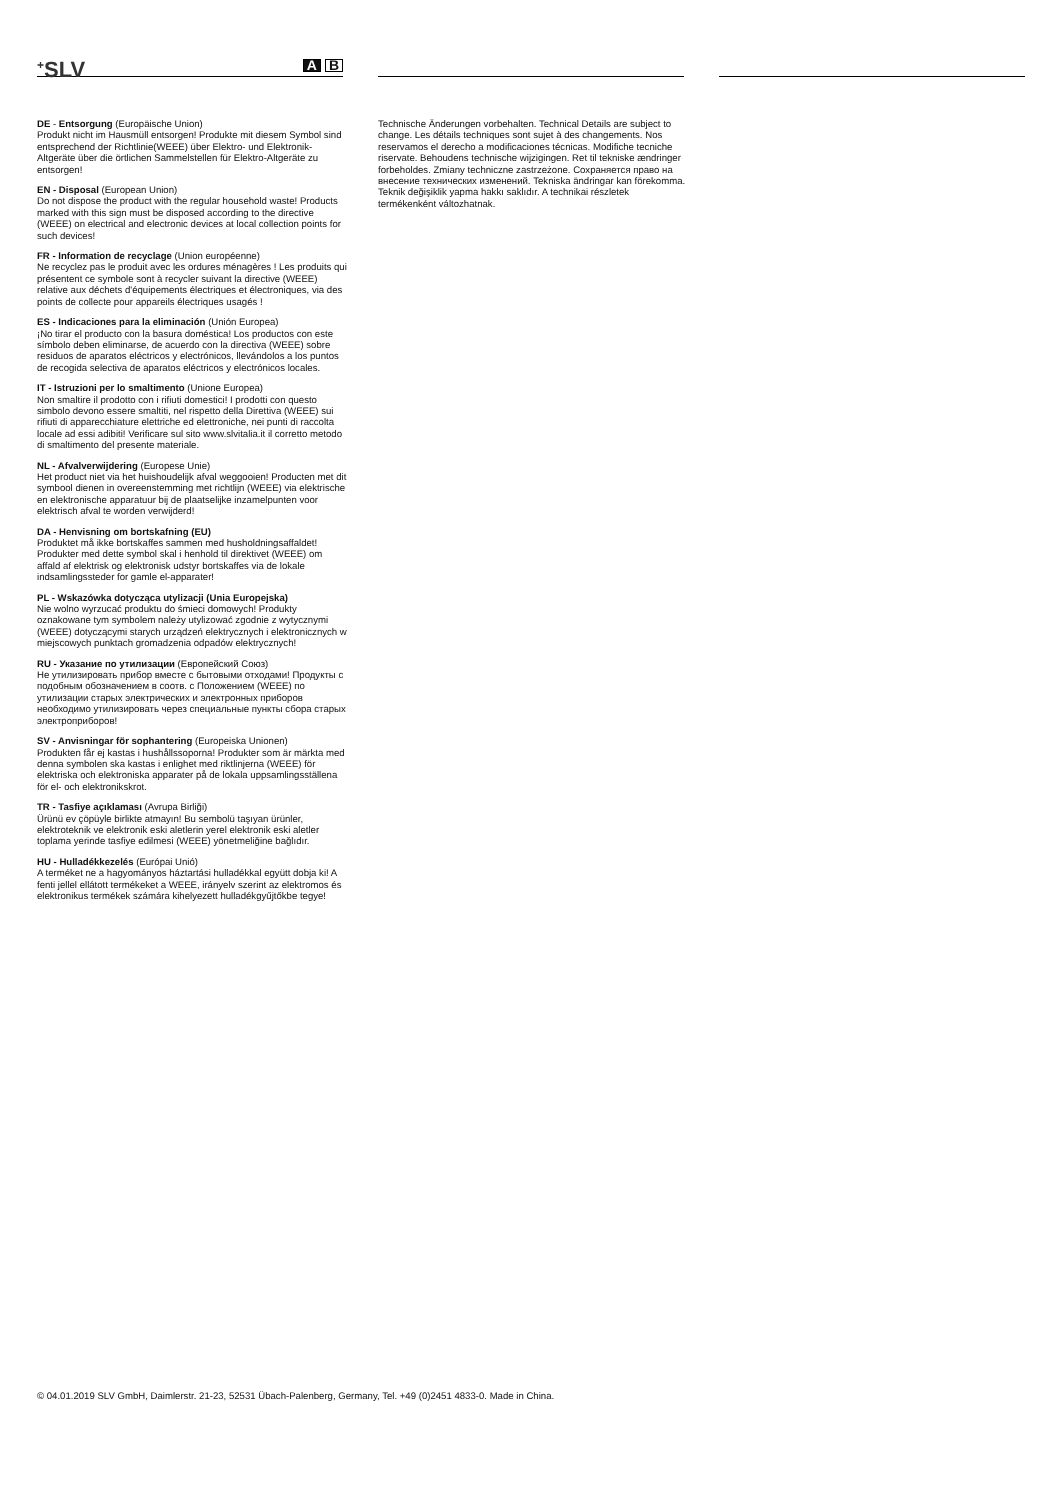<sup>+</sup>SLV
A B
DE - Entsorgung (Europäische Union)
Produkt nicht im Hausmüll entsorgen! Produkte mit diesem Symbol sind entsprechend der Richtlinie(WEEE) über Elektro- und Elektronik-Altgeräte über die örtlichen Sammelstellen für Elektro-Altgeräte zu entsorgen!
EN - Disposal (European Union)
Do not dispose the product with the regular household waste! Products marked with this sign must be disposed according to the directive (WEEE) on electrical and electronic devices at local collection points for such devices!
FR - Information de recyclage (Union européenne)
Ne recyclez pas le produit avec les ordures ménagères ! Les produits qui présentent ce symbole sont à recycler suivant la directive (WEEE) relative aux déchets d'équipements électriques et électroniques, via des points de collecte pour appareils électriques usagés !
ES - Indicaciones para la eliminación (Unión Europea)
¡No tirar el producto con la basura doméstica! Los productos con este símbolo deben eliminarse, de acuerdo con la directiva (WEEE) sobre residuos de aparatos eléctricos y electrónicos, llevándolos a los puntos de recogida selectiva de aparatos eléctricos y electrónicos locales.
IT - Istruzioni per lo smaltimento (Unione Europea)
Non smaltire il prodotto con i rifiuti domestici! I prodotti con questo simbolo devono essere smaltiti, nel rispetto della Direttiva (WEEE) sui rifiuti di apparecchiature elettriche ed elettroniche, nei punti di raccolta locale ad essi adibiti! Verificare sul sito www.slvitalia.it il corretto metodo di smaltimento del presente materiale.
NL - Afvalverwijdering (Europese Unie)
Het product niet via het huishoudelijk afval weggooien! Producten met dit symbool dienen in overeenstemming met richtlijn (WEEE) via elektrische en elektronische apparatuur bij de plaatselijke inzamelpunten voor elektrisch afval te worden verwijderd!
DA - Henvisning om bortskafning (EU)
Produktet må ikke bortskaffes sammen med husholdningsaffaldet! Produkter med dette symbol skal i henhold til direktivet (WEEE) om affald af elektrisk og elektronisk udstyr bortskaffes via de lokale indsamlingssteder for gamle el-apparater!
PL - Wskazówka dotycząca utylizacji (Unia Europejska)
Nie wolno wyrzucać produktu do śmieci domowych! Produkty oznakowane tym symbolem należy utylizować zgodnie z wytycznymi (WEEE) dotyczącymi starych urządzeń elektrycznych i elektronicznych w miejscowych punktach gromadzenia odpadów elektrycznych!
RU - Указание по утилизации (Европейский Союз)
Не утилизировать прибор вместе с бытовыми отходами! Продукты с подобным обозначением в соотв. с Положением (WEEE) по утилизации старых электрических и электронных приборов необходимо утилизировать через специальные пункты сбора старых электроприборов!
SV - Anvisningar för sophantering (Europeiska Unionen)
Produkten får ej kastas i hushållssoporna! Produkter som är märkta med denna symbolen ska kastas i enlighet med riktlinjerna (WEEE) för elektriska och elektroniska apparater på de lokala uppsamlingsställena för el- och elektronikskrot.
TR - Tasfiye açıklaması (Avrupa Birliği)
Ürünü ev çöpüyle birlikte atmayın! Bu sembolü taşıyan ürünler, elektroteknik ve elektronik eski aletlerin yerel elektronik eski aletler toplama yerinde tasfiye edilmesi (WEEE) yönetmeliğine bağlıdır.
HU - Hulladékkezelés (Európai Unió)
A terméket ne a hagyományos háztartási hulladékkal együtt dobja ki! A fenti jellel ellátott termékeket a WEEE, irányelv szerint az elektromos és elektronikus termékek számára kihelyezett hulladékgyűjtőkbe tegye!
Technische Änderungen vorbehalten. Technical Details are subject to change. Les détails techniques sont sujet à des changements. Nos reservamos el derecho a modificaciones técnicas. Modifiche tecniche riservate. Behoudens technische wijzigingen. Ret til tekniske ændringer forbeholdes. Zmiany techniczne zastrzeżone. Сохраняется право на внесение технических изменений. Tekniska ändringar kan förekomma. Teknik değişiklik yapma hakkı saklıdır. A technikai részletek termékenként változhatnak.
© 04.01.2019 SLV GmbH, Daimlerstr. 21-23, 52531 Übach-Palenberg, Germany, Tel. +49 (0)2451 4833-0. Made in China.